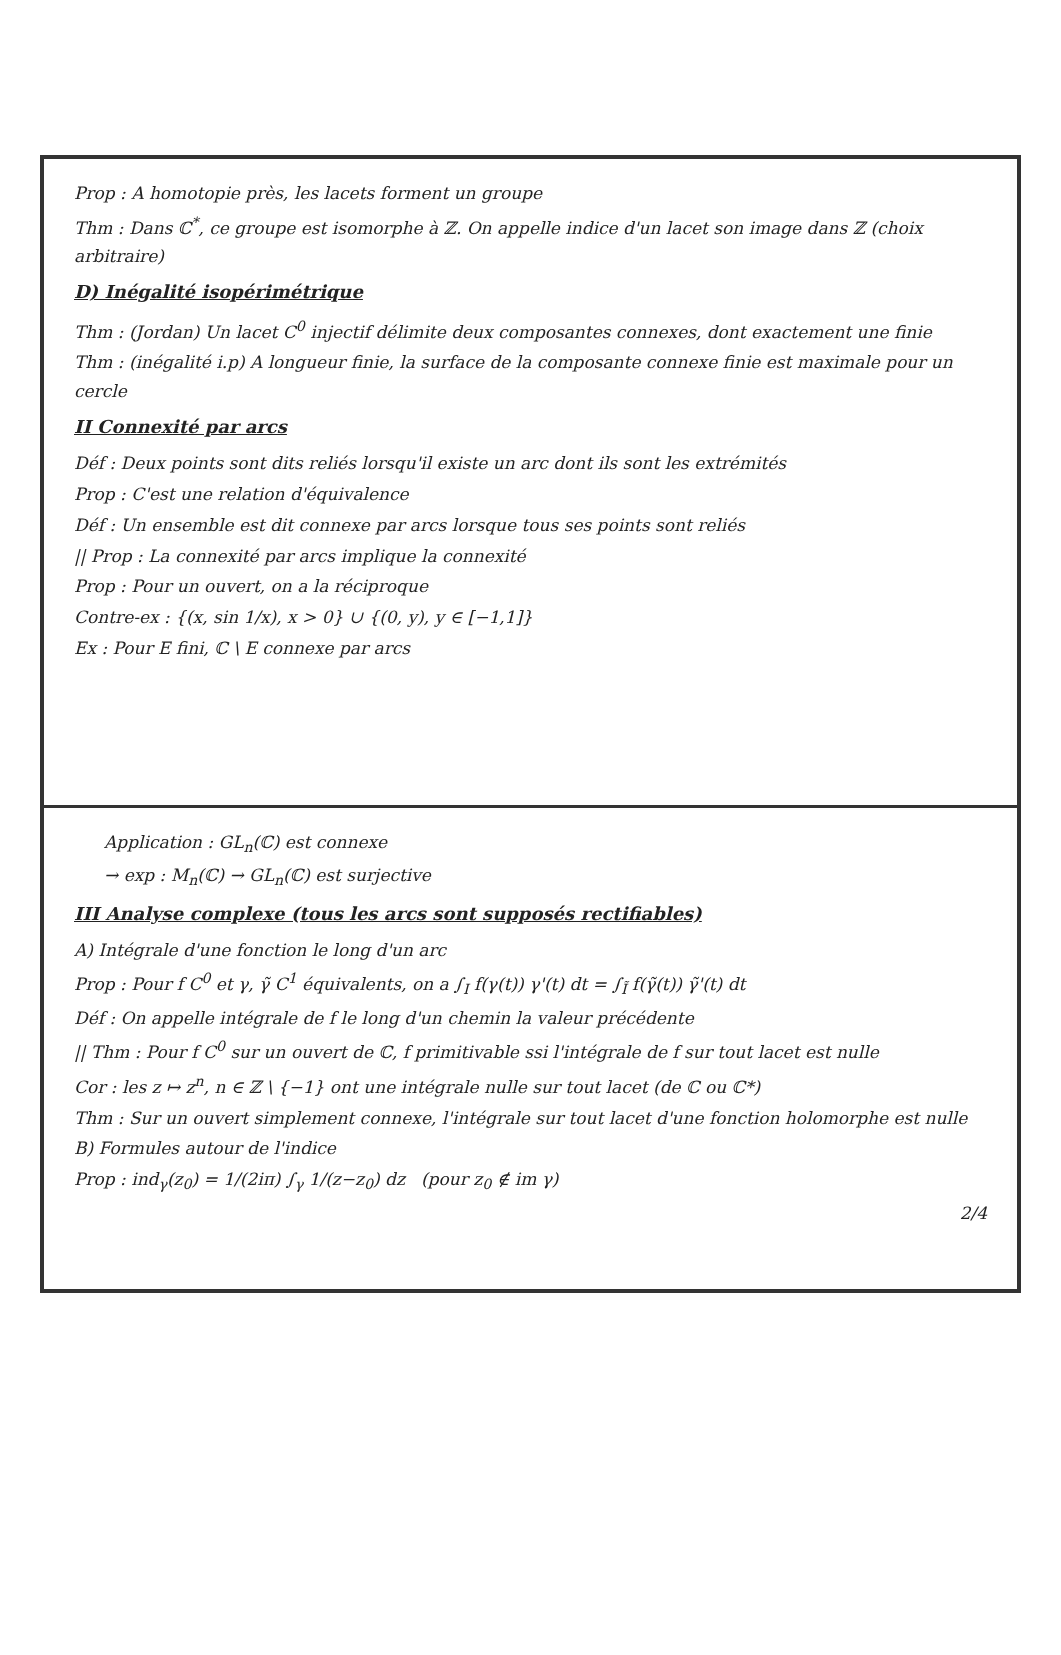Prop : A homotopie près, les lacets forment un groupe
Thm : Dans ℂ<sup>*</sup>, ce groupe est isomorphe à ℤ. On appelle indice d'un lacet son image dans ℤ (choix arbitraire)
D) Inégalité isopérimétrique
Thm : (Jordan) Un lacet C<sup>0</sup> injectif délimite deux composantes connexes, dont exactement une finie
Thm : (inégalité i.p) A longueur finie, la surface de la composante connexe finie est maximale pour un cercle
II Connexité par arcs
Déf : Deux points sont dits reliés lorsqu'il existe un arc dont ils sont les extrémités
Prop : C'est une relation d'équivalence
Déf : Un ensemble est dit connexe par arcs lorsque tous ses points sont reliés
|| Prop : La connexité par arcs implique la connexité
Prop : Pour un ouvert, on a la réciproque
Contre-ex : {(x, sin 1/x), x > 0} ∪ {(0, y), y ∈ [−1,1]}
Ex : Pour E fini, ℂ \ E connexe par arcs
Application : GL<sub>n</sub>(ℂ) est connexe
→ exp : M<sub>n</sub>(ℂ) → GL<sub>n</sub>(ℂ) est surjective
III Analyse complexe (tous les arcs sont supposés rectifiables)
A) Intégrale d'une fonction le long d'un arc
Prop : Pour f C<sup>0</sup> et γ, γ̃ C<sup>1</sup> équivalents, on a ∫<sub>I</sub> f(γ(t)) γ'(t) dt = ∫<sub>Ĩ</sub> f(γ̃(t)) γ̃'(t) dt
Déf : On appelle intégrale de f le long d'un chemin la valeur précédente
|| Thm : Pour f C<sup>0</sup> sur un ouvert de ℂ, f primitivable ssi l'intégrale de f sur tout lacet est nulle
Cor : les z ↦ z<sup>n</sup>, n ∈ ℤ \ {−1} ont une intégrale nulle sur tout lacet (de ℂ ou ℂ*)
Thm : Sur un ouvert simplement connexe, l'intégrale sur tout lacet d'une fonction holomorphe est nulle
B) Formules autour de l'indice
Prop : ind<sub>γ</sub>(z<sub>0</sub>) = 1/(2iπ) ∫<sub>γ</sub> 1/(z−z<sub>0</sub>) dz (pour z<sub>0</sub> ∉ im γ)
2/4